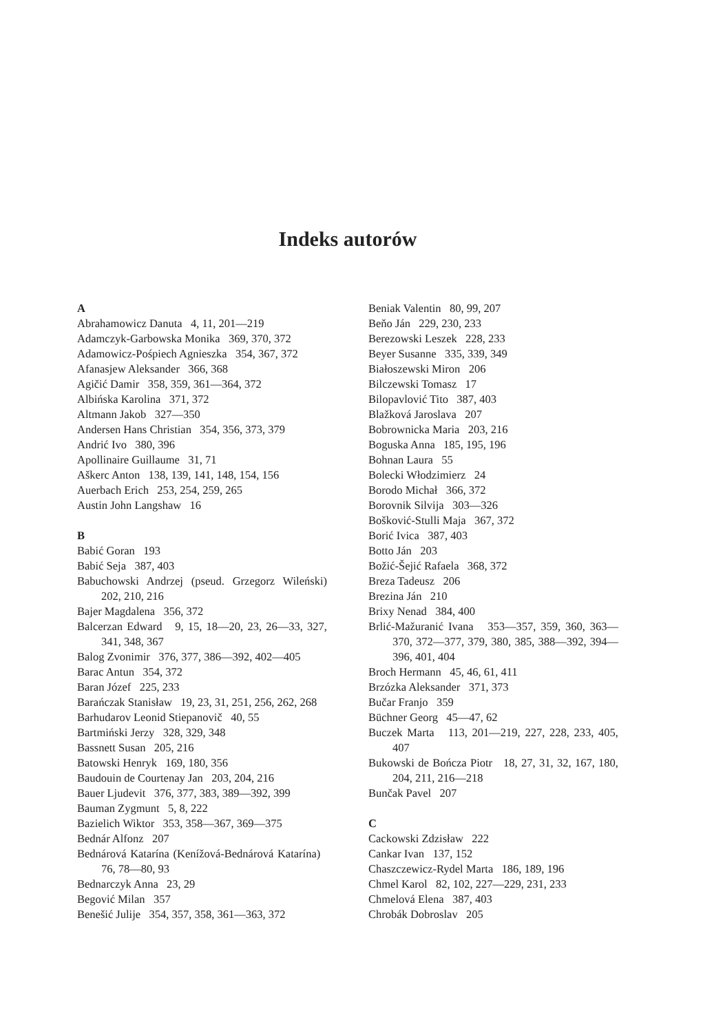Indeks autorów
A
Abrahamowicz Danuta 4, 11, 201—219
Adamczyk-Garbowska Monika 369, 370, 372
Adamowicz-Pośpiech Agnieszka 354, 367, 372
Afanasjew Aleksander 366, 368
Agičić Damir 358, 359, 361—364, 372
Albińska Karolina 371, 372
Altmann Jakob 327—350
Andersen Hans Christian 354, 356, 373, 379
Andrić Ivo 380, 396
Apollinaire Guillaume 31, 71
Aškerc Anton 138, 139, 141, 148, 154, 156
Auerbach Erich 253, 254, 259, 265
Austin John Langshaw 16
B
Babić Goran 193
Babić Seja 387, 403
Babuchowski Andrzej (pseud. Grzegorz Wileński) 202, 210, 216
Bajer Magdalena 356, 372
Balcerzan Edward 9, 15, 18—20, 23, 26—33, 327, 341, 348, 367
Balog Zvonimir 376, 377, 386—392, 402—405
Barac Antun 354, 372
Baran Józef 225, 233
Barańczak Stanisław 19, 23, 31, 251, 256, 262, 268
Barhudarov Leonid Stiepanovič 40, 55
Bartmiński Jerzy 328, 329, 348
Bassnett Susan 205, 216
Batowski Henryk 169, 180, 356
Baudouin de Courtenay Jan 203, 204, 216
Bauer Ljudevit 376, 377, 383, 389—392, 399
Bauman Zygmunt 5, 8, 222
Bazielich Wiktor 353, 358—367, 369—375
Bednár Alfonz 207
Bednárová Katarína (Kenížová-Bednárová Katarína) 76, 78—80, 93
Bednarczyk Anna 23, 29
Begović Milan 357
Benešić Julije 354, 357, 358, 361—363, 372
Beniak Valentin 80, 99, 207
Beňo Ján 229, 230, 233
Berezowski Leszek 228, 233
Beyer Susanne 335, 339, 349
Białoszewski Miron 206
Bilczewski Tomasz 17
Bilopavlović Tito 387, 403
Blažková Jaroslava 207
Bobrownicka Maria 203, 216
Boguska Anna 185, 195, 196
Bohnan Laura 55
Bolecki Włodzimierz 24
Borodo Michał 366, 372
Borovnik Silvija 303—326
Bošković-Stulli Maja 367, 372
Borić Ivica 387, 403
Botto Ján 203
Božić-Šejić Rafaela 368, 372
Breza Tadeusz 206
Brezina Ján 210
Brixy Nenad 384, 400
Brlić-Mažuranić Ivana 353—357, 359, 360, 363—370, 372—377, 379, 380, 385, 388—392, 394—396, 401, 404
Broch Hermann 45, 46, 61, 411
Brzózka Aleksander 371, 373
Bučar Franjo 359
Büchner Georg 45—47, 62
Buczek Marta 113, 201—219, 227, 228, 233, 405, 407
Bukowski de Bończa Piotr 18, 27, 31, 32, 167, 180, 204, 211, 216—218
Bunčak Pavel 207
C
Cackowski Zdzisław 222
Cankar Ivan 137, 152
Chaszczewicz-Rydel Marta 186, 189, 196
Chmel Karol 82, 102, 227—229, 231, 233
Chmelová Elena 387, 403
Chrobák Dobroslav 205